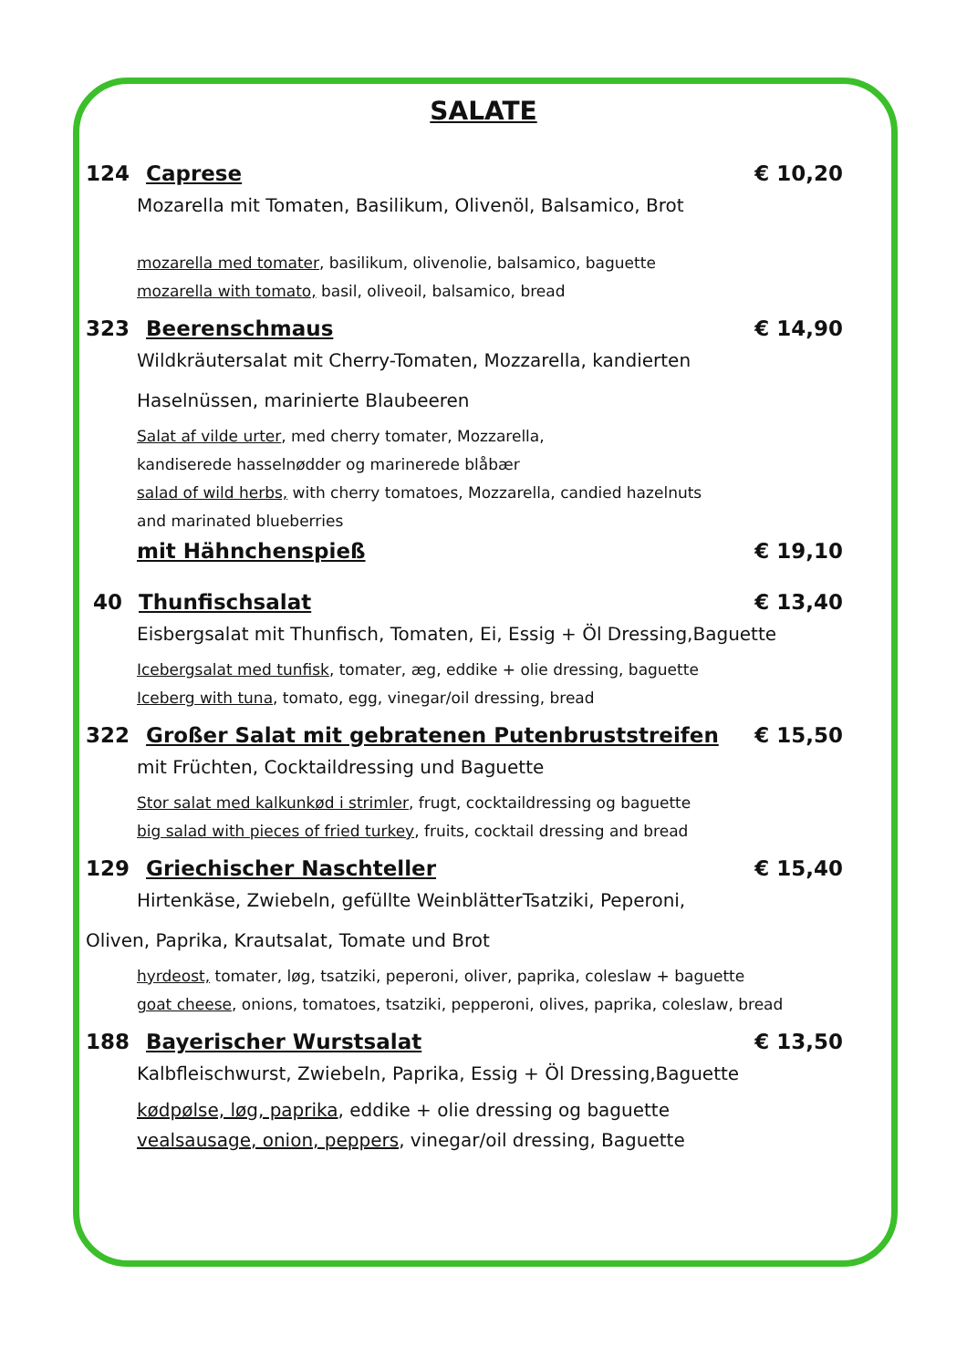SALATE
124 Caprese € 10,20
Mozarella mit Tomaten, Basilikum, Olivenöl, Balsamico, Brot
mozarella med tomater, basilikum, olivenolie, balsamico, baguette
mozarella with tomato, basil, oliveoil, balsamico, bread
323 Beerenschmaus € 14,90
Wildkräutersalat mit Cherry-Tomaten, Mozzarella, kandierten
Haselnüssen, marinierte Blaubeeren
Salat af vilde urter, med cherry tomater, Mozzarella,
kandiserede hasselnødder og marinerede blåbær
salad of wild herbs, with cherry tomatoes, Mozzarella, candied hazelnuts
and marinated blueberries
mit Hähnchenspieß € 19,10
40 Thunfischsalat € 13,40
Eisbergsalat mit Thunfisch, Tomaten, Ei, Essig + Öl Dressing,Baguette
Icebergsalat med tunfisk, tomater, æg, eddike + olie dressing, baguette
Iceberg with tuna, tomato, egg, vinegar/oil dressing, bread
322 Großer Salat mit gebratenen Putenbruststreifen € 15,50
mit Früchten, Cocktaildressing und Baguette
Stor salat med kalkunkød i strimler, frugt, cocktaildressing og baguette
big salad with pieces of fried turkey, fruits, cocktail dressing and bread
129 Griechischer Naschteller € 15,40
Hirtenkäse, Zwiebeln, gefüllte WeinblätterTsatziki, Peperoni,
Oliven, Paprika, Krautsalat, Tomate und Brot
hyrdeost, tomater, løg, tsatziki, peperoni, oliver, paprika, coleslaw + baguette
goat cheese, onions, tomatoes, tsatziki, pepperoni, olives, paprika, coleslaw, bread
188 Bayerischer Wurstsalat € 13,50
Kalbfleischwurst, Zwiebeln, Paprika, Essig + Öl Dressing,Baguette
kødpølse, løg, paprika, eddike + olie dressing og baguette
vealsausage, onion, peppers, vinegar/oil dressing, Baguette